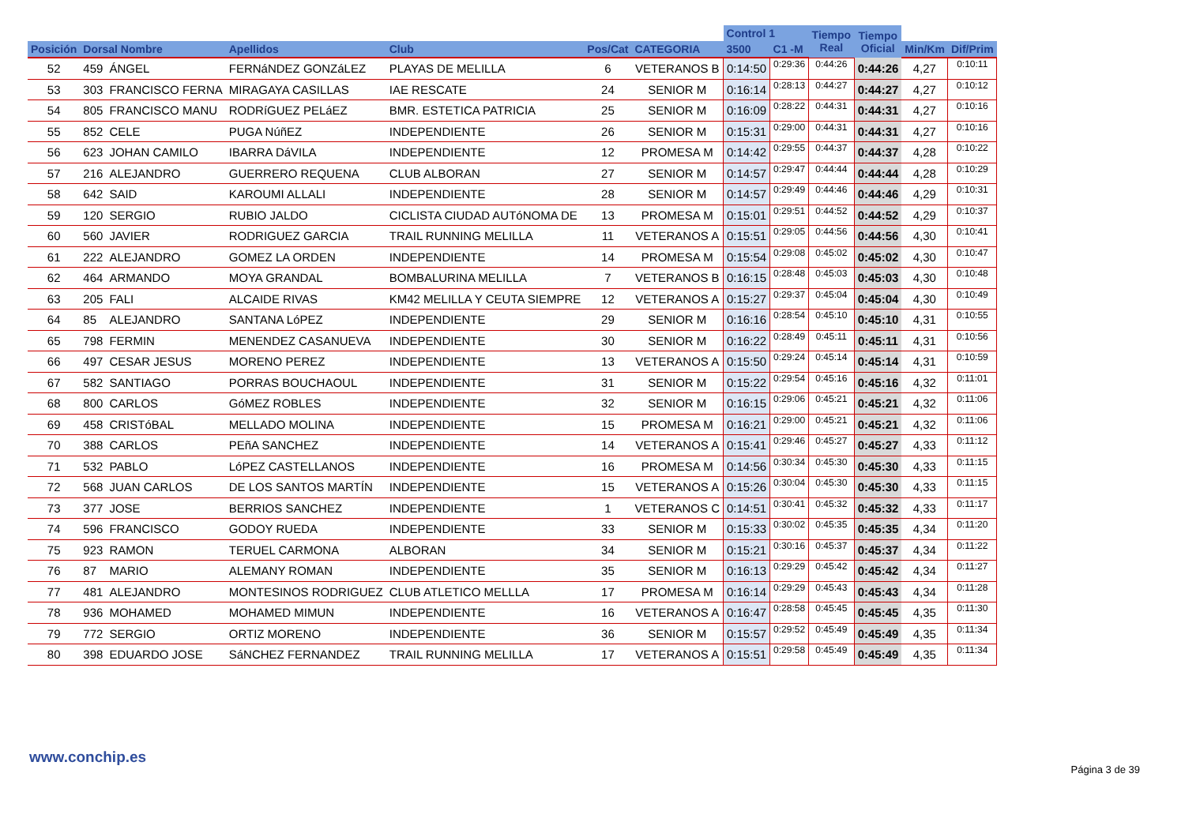| | | | | | | | Control 1 | | Tiempo Real | Tiempo Oficial | | |
| --- | --- | --- | --- | --- | --- | --- | --- | --- | --- | --- | --- | --- |
| Posición | Dorsal Nombre | | Apellidos | Club | Pos/Cat | CATEGORIA | 3500 | C1 -M | | | Min/Km | Dif/Prim |
| 52 | 459 | ÁNGEL | FERNáNDEZ GONZáLEZ | PLAYAS DE MELILLA | 6 | VETERANOS B | 0:14:50 | 0:29:36 | 0:44:26 | 0:44:26 | 4,27 | 0:10:11 |
| 53 | 303 | FRANCISCO FERNA | MIRAGAYA CASILLAS | IAE RESCATE | 24 | SENIOR M | 0:16:14 | 0:28:13 | 0:44:27 | 0:44:27 | 4,27 | 0:10:12 |
| 54 | 805 | FRANCISCO MANU | RODRíGUEZ PELáEZ | BMR. ESTETICA PATRICIA | 25 | SENIOR M | 0:16:09 | 0:28:22 | 0:44:31 | 0:44:31 | 4,27 | 0:10:16 |
| 55 | 852 | CELE | PUGA NúñEZ | INDEPENDIENTE | 26 | SENIOR M | 0:15:31 | 0:29:00 | 0:44:31 | 0:44:31 | 4,27 | 0:10:16 |
| 56 | 623 | JOHAN CAMILO | IBARRA DáVILA | INDEPENDIENTE | 12 | PROMESA M | 0:14:42 | 0:29:55 | 0:44:37 | 0:44:37 | 4,28 | 0:10:22 |
| 57 | 216 | ALEJANDRO | GUERRERO REQUENA | CLUB ALBORAN | 27 | SENIOR M | 0:14:57 | 0:29:47 | 0:44:44 | 0:44:44 | 4,28 | 0:10:29 |
| 58 | 642 | SAID | KAROUMI ALLALI | INDEPENDIENTE | 28 | SENIOR M | 0:14:57 | 0:29:49 | 0:44:46 | 0:44:46 | 4,29 | 0:10:31 |
| 59 | 120 | SERGIO | RUBIO JALDO | CICLISTA CIUDAD AUTóNOMA DE | 13 | PROMESA M | 0:15:01 | 0:29:51 | 0:44:52 | 0:44:52 | 4,29 | 0:10:37 |
| 60 | 560 | JAVIER | RODRIGUEZ GARCIA | TRAIL RUNNING MELILLA | 11 | VETERANOS A | 0:15:51 | 0:29:05 | 0:44:56 | 0:44:56 | 4,30 | 0:10:41 |
| 61 | 222 | ALEJANDRO | GOMEZ LA ORDEN | INDEPENDIENTE | 14 | PROMESA M | 0:15:54 | 0:29:08 | 0:45:02 | 0:45:02 | 4,30 | 0:10:47 |
| 62 | 464 | ARMANDO | MOYA GRANDAL | BOMBALURINA MELILLA | 7 | VETERANOS B | 0:16:15 | 0:28:48 | 0:45:03 | 0:45:03 | 4,30 | 0:10:48 |
| 63 | 205 | FALI | ALCAIDE RIVAS | KM42 MELILLA Y CEUTA SIEMPRE | 12 | VETERANOS A | 0:15:27 | 0:29:37 | 0:45:04 | 0:45:04 | 4,30 | 0:10:49 |
| 64 | 85 | ALEJANDRO | SANTANA LóPEZ | INDEPENDIENTE | 29 | SENIOR M | 0:16:16 | 0:28:54 | 0:45:10 | 0:45:10 | 4,31 | 0:10:55 |
| 65 | 798 | FERMIN | MENENDEZ CASANUEVA | INDEPENDIENTE | 30 | SENIOR M | 0:16:22 | 0:28:49 | 0:45:11 | 0:45:11 | 4,31 | 0:10:56 |
| 66 | 497 | CESAR JESUS | MORENO PEREZ | INDEPENDIENTE | 13 | VETERANOS A | 0:15:50 | 0:29:24 | 0:45:14 | 0:45:14 | 4,31 | 0:10:59 |
| 67 | 582 | SANTIAGO | PORRAS BOUCHAOUL | INDEPENDIENTE | 31 | SENIOR M | 0:15:22 | 0:29:54 | 0:45:16 | 0:45:16 | 4,32 | 0:11:01 |
| 68 | 800 | CARLOS | GóMEZ ROBLES | INDEPENDIENTE | 32 | SENIOR M | 0:16:15 | 0:29:06 | 0:45:21 | 0:45:21 | 4,32 | 0:11:06 |
| 69 | 458 | CRISTóBAL | MELLADO MOLINA | INDEPENDIENTE | 15 | PROMESA M | 0:16:21 | 0:29:00 | 0:45:21 | 0:45:21 | 4,32 | 0:11:06 |
| 70 | 388 | CARLOS | PEñA SANCHEZ | INDEPENDIENTE | 14 | VETERANOS A | 0:15:41 | 0:29:46 | 0:45:27 | 0:45:27 | 4,33 | 0:11:12 |
| 71 | 532 | PABLO | LóPEZ CASTELLANOS | INDEPENDIENTE | 16 | PROMESA M | 0:14:56 | 0:30:34 | 0:45:30 | 0:45:30 | 4,33 | 0:11:15 |
| 72 | 568 | JUAN CARLOS | DE LOS SANTOS MARTÍN | INDEPENDIENTE | 15 | VETERANOS A | 0:15:26 | 0:30:04 | 0:45:30 | 0:45:30 | 4,33 | 0:11:15 |
| 73 | 377 | JOSE | BERRIOS SANCHEZ | INDEPENDIENTE | 1 | VETERANOS C | 0:14:51 | 0:30:41 | 0:45:32 | 0:45:32 | 4,33 | 0:11:17 |
| 74 | 596 | FRANCISCO | GODOY RUEDA | INDEPENDIENTE | 33 | SENIOR M | 0:15:33 | 0:30:02 | 0:45:35 | 0:45:35 | 4,34 | 0:11:20 |
| 75 | 923 | RAMON | TERUEL CARMONA | ALBORAN | 34 | SENIOR M | 0:15:21 | 0:30:16 | 0:45:37 | 0:45:37 | 4,34 | 0:11:22 |
| 76 | 87 | MARIO | ALEMANY ROMAN | INDEPENDIENTE | 35 | SENIOR M | 0:16:13 | 0:29:29 | 0:45:42 | 0:45:42 | 4,34 | 0:11:27 |
| 77 | 481 | ALEJANDRO | MONTESINOS RODRIGUEZ | CLUB ATLETICO MELLLA | 17 | PROMESA M | 0:16:14 | 0:29:29 | 0:45:43 | 0:45:43 | 4,34 | 0:11:28 |
| 78 | 936 | MOHAMED | MOHAMED MIMUN | INDEPENDIENTE | 16 | VETERANOS A | 0:16:47 | 0:28:58 | 0:45:45 | 0:45:45 | 4,35 | 0:11:30 |
| 79 | 772 | SERGIO | ORTIZ MORENO | INDEPENDIENTE | 36 | SENIOR M | 0:15:57 | 0:29:52 | 0:45:49 | 0:45:49 | 4,35 | 0:11:34 |
| 80 | 398 | EDUARDO JOSE | SáNCHEZ FERNANDEZ | TRAIL RUNNING MELILLA | 17 | VETERANOS A | 0:15:51 | 0:29:58 | 0:45:49 | 0:45:49 | 4,35 | 0:11:34 |
www.conchip.es
Página 3 de 39